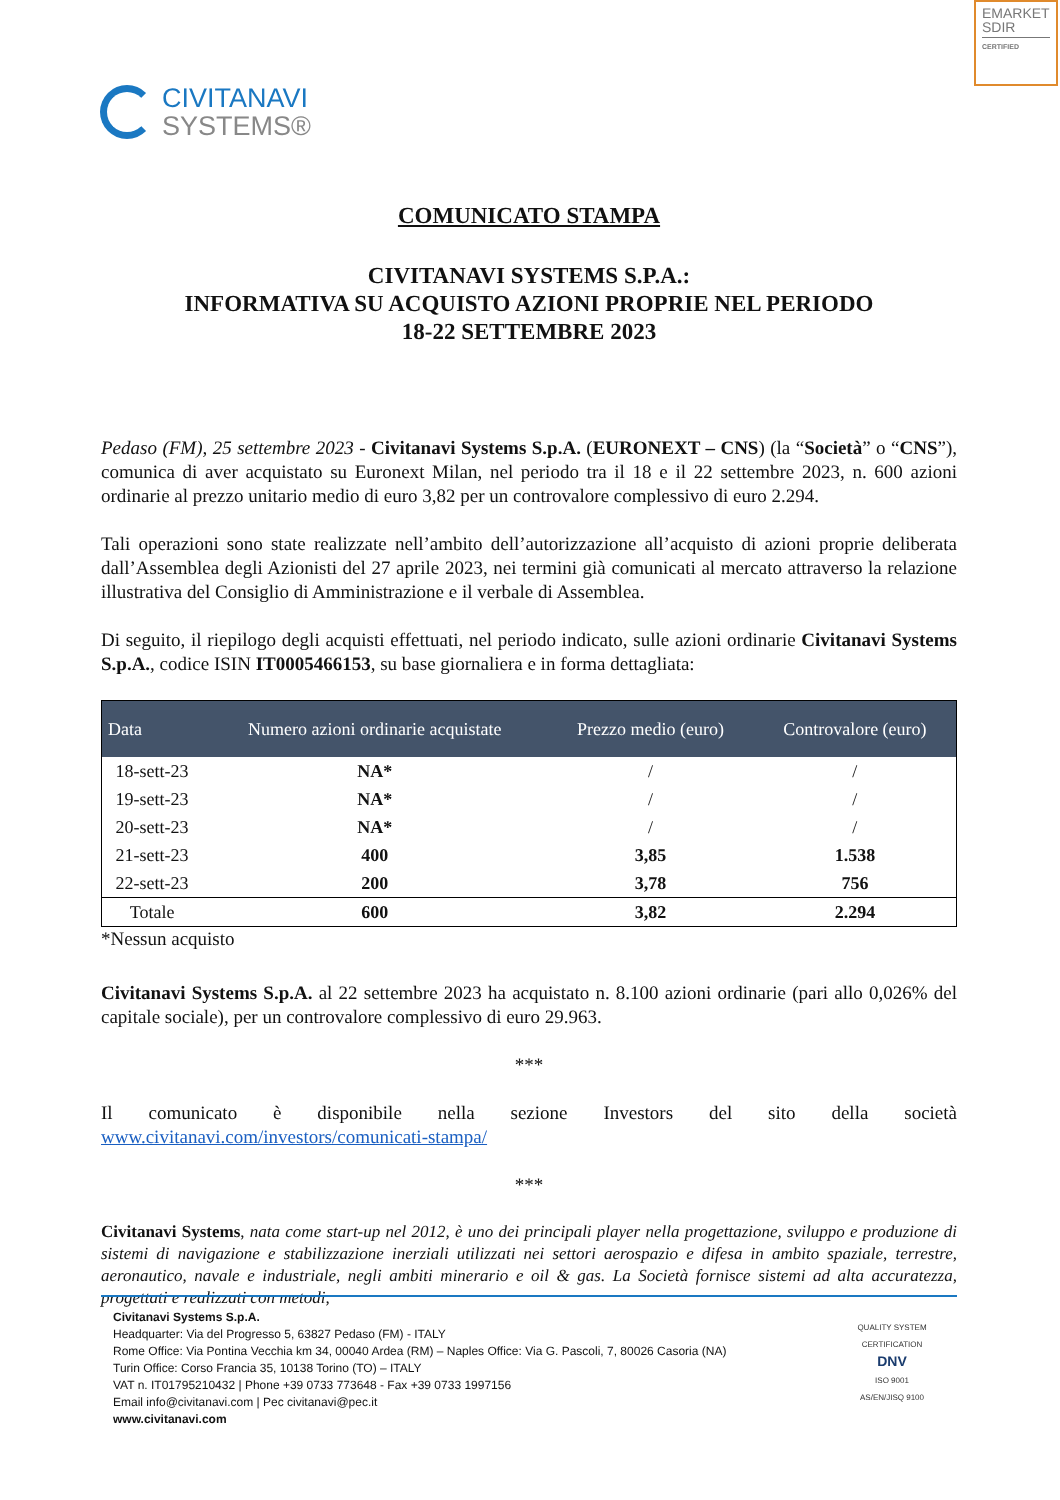EMARKET SDIR
CERTIFIED
CIVITANAVI
SYSTEMS®
COMUNICATO STAMPA
CIVITANAVI SYSTEMS S.P.A.:
INFORMATIVA SU ACQUISTO AZIONI PROPRIE NEL PERIODO
18-22 SETTEMBRE 2023
Pedaso (FM), 25 settembre 2023 - Civitanavi Systems S.p.A. (EURONEXT – CNS) (la “Società” o “CNS”), comunica di aver acquistato su Euronext Milan, nel periodo tra il 18 e il 22 settembre 2023, n. 600 azioni ordinarie al prezzo unitario medio di euro 3,82 per un controvalore complessivo di euro 2.294.
Tali operazioni sono state realizzate nell’ambito dell’autorizzazione all’acquisto di azioni proprie deliberata dall’Assemblea degli Azionisti del 27 aprile 2023, nei termini già comunicati al mercato attraverso la relazione illustrativa del Consiglio di Amministrazione e il verbale di Assemblea.
Di seguito, il riepilogo degli acquisti effettuati, nel periodo indicato, sulle azioni ordinarie Civitanavi Systems S.p.A., codice ISIN IT0005466153, su base giornaliera e in forma dettagliata:
| Data | Numero azioni ordinarie acquistate | Prezzo medio (euro) | Controvalore (euro) |
| --- | --- | --- | --- |
| 18-sett-23 | NA* | / | / |
| 19-sett-23 | NA* | / | / |
| 20-sett-23 | NA* | / | / |
| 21-sett-23 | 400 | 3,85 | 1.538 |
| 22-sett-23 | 200 | 3,78 | 756 |
| Totale | 600 | 3,82 | 2.294 |
*Nessun acquisto
Civitanavi Systems S.p.A. al 22 settembre 2023 ha acquistato n. 8.100 azioni ordinarie (pari allo 0,026% del capitale sociale), per un controvalore complessivo di euro 29.963.
***
Il comunicato è disponibile nella sezione Investors del sito della società www.civitanavi.com/investors/comunicati-stampa/
***
Civitanavi Systems, nata come start-up nel 2012, è uno dei principali player nella progettazione, sviluppo e produzione di sistemi di navigazione e stabilizzazione inerziali utilizzati nei settori aerospazio e difesa in ambito spaziale, terrestre, aeronautico, navale e industriale, negli ambiti minerario e oil & gas. La Società fornisce sistemi ad alta accuratezza, progettati e realizzati con metodi,
Civitanavi Systems S.p.A.
Headquarter: Via del Progresso 5, 63827 Pedaso (FM) - ITALY
Rome Office: Via Pontina Vecchia km 34, 00040 Ardea (RM) – Naples Office: Via G. Pascoli, 7, 80026 Casoria (NA)
Turin Office: Corso Francia 35, 10138 Torino (TO) – ITALY
VAT n. IT01795210432 | Phone +39 0733 773648 - Fax +39 0733 1997156
Email info@civitanavi.com | Pec civitanavi@pec.it
www.civitanavi.com
QUALITY SYSTEM CERTIFICATION
DNV
ISO 9001
AS/EN/JISQ 9100